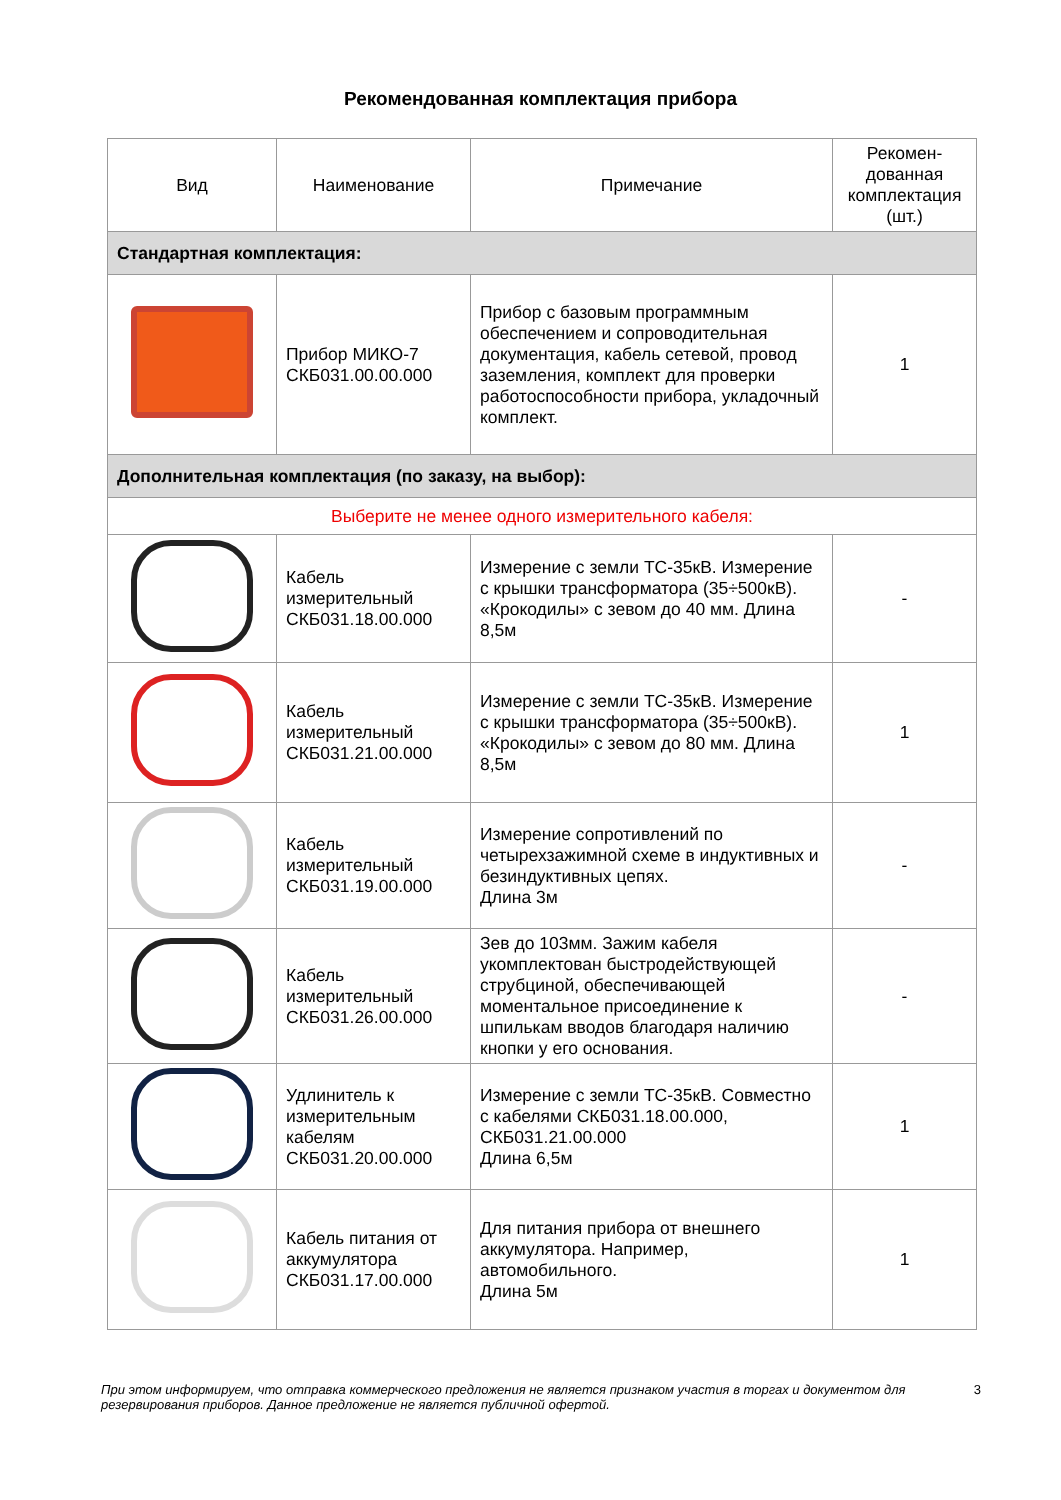Рекомендованная комплектация прибора
| Вид | Наименование | Примечание | Рекомен-дованная комплектация (шт.) |
| --- | --- | --- | --- |
| Стандартная комплектация: | | | |
| | Прибор МИКО-7 СКБ031.00.00.000 | Прибор с базовым программным обеспечением и сопроводительная документация, кабель сетевой, провод заземления, комплект для проверки работоспособности прибора, укладочный комплект. | 1 |
| Дополнительная комплектация (по заказу, на выбор): | | | |
| Выберите не менее одного измерительного кабеля: | | | |
| | Кабель измерительный СКБ031.18.00.000 | Измерение с земли ТС-35кВ. Измерение с крышки трансформатора (35÷500кВ). «Крокодилы» с зевом до 40 мм. Длина 8,5м | - |
| | Кабель измерительный СКБ031.21.00.000 | Измерение с земли ТС-35кВ. Измерение с крышки трансформатора (35÷500кВ). «Крокодилы» с зевом до 80 мм. Длина 8,5м | 1 |
| | Кабель измерительный СКБ031.19.00.000 | Измерение сопротивлений по четырехзажимной схеме в индуктивных и безиндуктивных цепях. Длина 3м | - |
| | Кабель измерительный СКБ031.26.00.000 | Зев до 103мм. Зажим кабеля укомплектован быстродействующей струбциной, обеспечивающей моментальное присоединение к шпилькам вводов благодаря наличию кнопки у его основания. | - |
| | Удлинитель к измерительным кабелям СКБ031.20.00.000 | Измерение с земли ТС-35кВ. Совместно с кабелями СКБ031.18.00.000, СКБ031.21.00.000 Длина 6,5м | 1 |
| | Кабель питания от аккумулятора СКБ031.17.00.000 | Для питания прибора от внешнего аккумулятора. Например, автомобильного. Длина 5м | 1 |
При этом информируем, что отправка коммерческого предложения не является признаком участия в торгах и документом для резервирования приборов. Данное предложение не является публичной офертой. 3